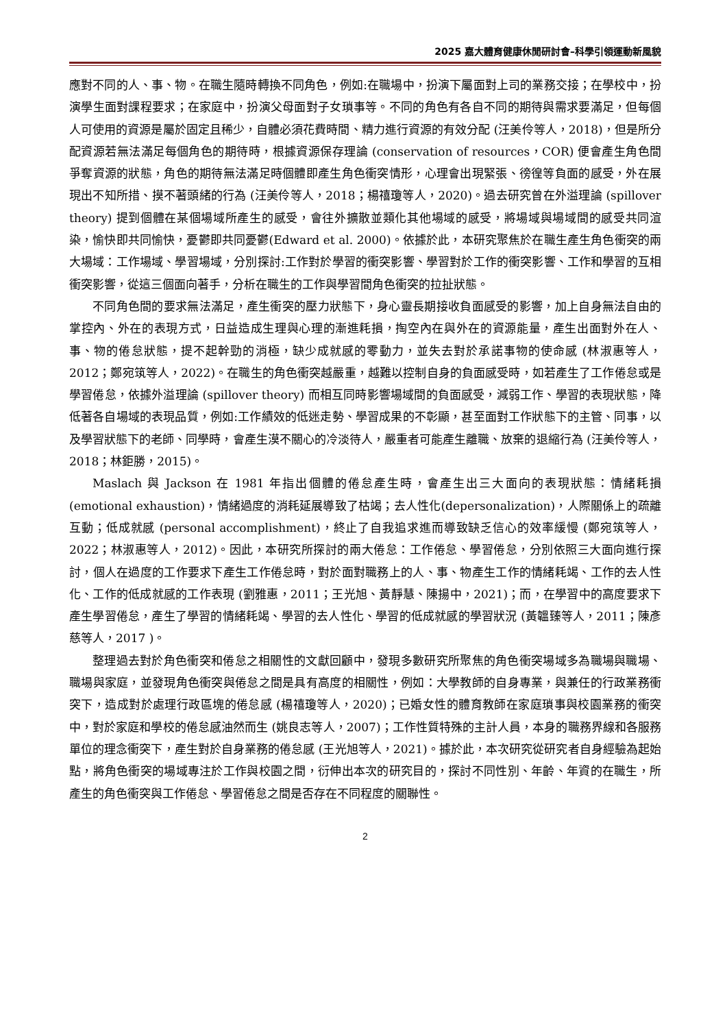2025 嘉大體育健康休閒研討會–科學引領運動新風貌
應對不同的人、事、物。在職生隨時轉換不同角色，例如:在職場中，扮演下屬面對上司的業務交接；在學校中，扮演學生面對課程要求；在家庭中，扮演父母面對子女瑣事等。不同的角色有各自不同的期待與需求要滿足，但每個人可使用的資源是屬於固定且稀少，自體必須花費時間、精力進行資源的有效分配 (汪美伶等人，2018)，但是所分配資源若無法滿足每個角色的期待時，根據資源保存理論 (conservation of resources，COR) 便會產生角色間爭奪資源的狀態，角色的期待無法滿足時個體即產生角色衝突情形，心理會出現緊張、徬徨等負面的感受，外在展現出不知所措、摸不著頭緒的行為 (汪美伶等人，2018；楊禧瓊等人，2020)。過去研究曾在外溢理論 (spillover theory) 提到個體在某個場域所產生的感受，會往外擴散並類化其他場域的感受，將場域與場域間的感受共同渲染，愉快即共同愉快，憂鬱即共同憂鬱(Edward et al. 2000)。依據於此，本研究聚焦於在職生產生角色衝突的兩大場域：工作場域、學習場域，分別探討:工作對於學習的衝突影響、學習對於工作的衝突影響、工作和學習的互相衝突影響，從這三個面向著手，分析在職生的工作與學習間角色衝突的拉扯狀態。
不同角色間的要求無法滿足，產生衝突的壓力狀態下，身心靈長期接收負面感受的影響，加上自身無法自由的掌控內、外在的表現方式，日益造成生理與心理的漸進耗損，掏空內在與外在的資源能量，產生出面對外在人、事、物的倦怠狀態，提不起幹勁的消極，缺少成就感的零動力，並失去對於承諾事物的使命感 (林淑惠等人，2012；鄭宛筑等人，2022)。在職生的角色衝突越嚴重，越難以控制自身的負面感受時，如若產生了工作倦怠或是學習倦怠，依據外溢理論 (spillover theory) 而相互同時影響場域間的負面感受，減弱工作、學習的表現狀態，降低著各自場域的表現品質，例如:工作績效的低迷走勢、學習成果的不彰顯，甚至面對工作狀態下的主管、同事，以及學習狀態下的老師、同學時，會產生漠不關心的冷淡待人，嚴重者可能產生離職、放棄的退縮行為 (汪美伶等人，2018；林鉅勝，2015)。
Maslach 與 Jackson 在 1981 年指出個體的倦怠產生時，會產生出三大面向的表現狀態：情緒耗損 (emotional exhaustion)，情緒過度的消耗延展導致了枯竭；去人性化(depersonalization)，人際關係上的疏離互動；低成就感 (personal accomplishment)，終止了自我追求進而導致缺乏信心的效率緩慢 (鄭宛筑等人，2022；林淑惠等人，2012)。因此，本研究所探討的兩大倦怠：工作倦怠、學習倦怠，分別依照三大面向進行探討，個人在過度的工作要求下產生工作倦怠時，對於面對職務上的人、事、物產生工作的情緒耗竭、工作的去人性化、工作的低成就感的工作表現 (劉雅惠，2011；王光旭、黃靜慧、陳揚中，2021)；而，在學習中的高度要求下產生學習倦怠，產生了學習的情緒耗竭、學習的去人性化、學習的低成就感的學習狀況 (黃韞臻等人，2011；陳彥慈等人，2017 )。
整理過去對於角色衝突和倦怠之相關性的文獻回顧中，發現多數研究所聚焦的角色衝突場域多為職場與職場、職場與家庭，並發現角色衝突與倦怠之間是具有高度的相關性，例如：大學教師的自身專業，與兼任的行政業務衝突下，造成對於處理行政區塊的倦怠感 (楊禧瓊等人，2020)；已婚女性的體育教師在家庭瑣事與校園業務的衝突中，對於家庭和學校的倦怠感油然而生 (姚良志等人，2007)；工作性質特殊的主計人員，本身的職務界線和各服務單位的理念衝突下，產生對於自身業務的倦怠感 (王光旭等人，2021)。據於此，本次研究從研究者自身經驗為起始點，將角色衝突的場域專注於工作與校園之間，衍伸出本次的研究目的，探討不同性別、年齡、年資的在職生，所產生的角色衝突與工作倦怠、學習倦怠之間是否存在不同程度的關聯性。
2